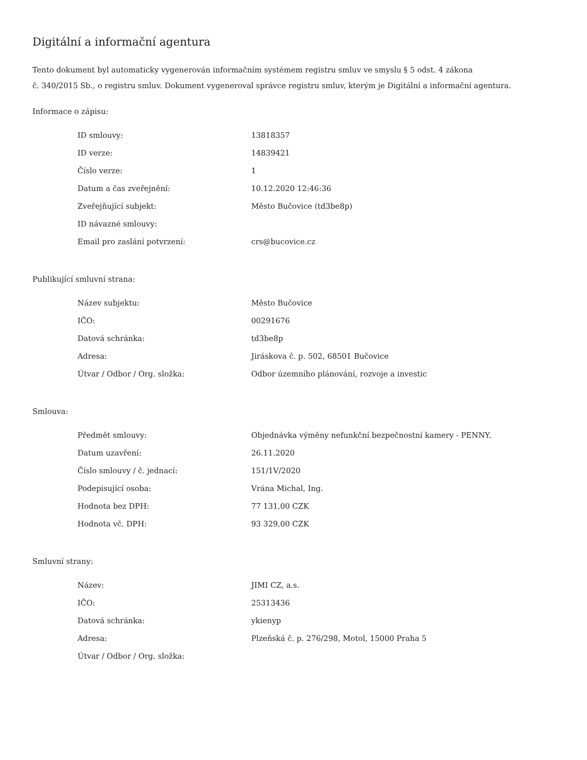Digitální a informační agentura
Tento dokument byl automaticky vygenerován informačním systémem registru smluv ve smyslu § 5 odst. 4 zákona
č. 340/2015 Sb., o registru smluv. Dokument vygeneroval správce registru smluv, kterým je Digitální a informační agentura.
Informace o zápisu:
| ID smlouvy: | 13818357 |
| ID verze: | 14839421 |
| Číslo verze: | 1 |
| Datum a čas zveřejnění: | 10.12.2020 12:46:36 |
| Zveřejňující subjekt: | Město Bučovice (td3be8p) |
| ID návazné smlouvy: | |
| Email pro zaslání potvrzení: | crs@bucovice.cz |
Publikující smluvní strana:
| Název subjektu: | Město Bučovice |
| IČO: | 00291676 |
| Datová schránka: | td3be8p |
| Adresa: | Jiráskova č. p. 502, 68501 Bučovice |
| Útvar / Odbor / Org. složka: | Odbor územního plánování, rozvoje a investic |
Smlouva:
| Předmět smlouvy: | Objednávka výměny nefunkční bezpečnostní kamery - PENNY. |
| Datum uzavření: | 26.11.2020 |
| Číslo smlouvy / č. jednací: | 151/1V/2020 |
| Podepisující osoba: | Vrána Michal, Ing. |
| Hodnota bez DPH: | 77 131,00 CZK |
| Hodnota vč. DPH: | 93 329,00 CZK |
Smluvní strany:
| Název: | JIMI CZ, a.s. |
| IČO: | 25313436 |
| Datová schránka: | ykienyp |
| Adresa: | Plzeňská č. p. 276/298, Motol, 15000 Praha 5 |
| Útvar / Odbor / Org. složka: | |